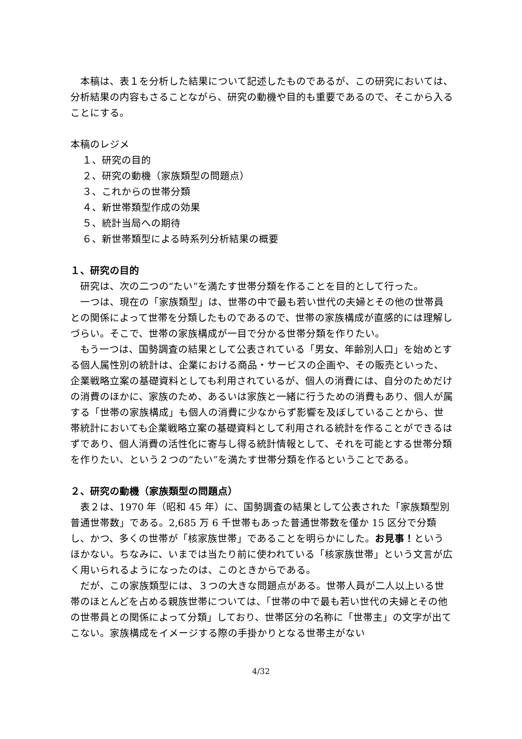本稿は、表１を分析した結果について記述したものであるが、この研究においては、分析結果の内容もさることながら、研究の動機や目的も重要であるので、そこから入ることにする。
本稿のレジメ
１、研究の目的
２、研究の動機（家族類型の問題点）
３、これからの世帯分類
４、新世帯類型作成の効果
５、統計当局への期待
６、新世帯類型による時系列分析結果の概要
１、研究の目的
研究は、次の二つの“たい”を満たす世帯分類を作ることを目的として行った。
一つは、現在の「家族類型」は、世帯の中で最も若い世代の夫婦とその他の世帯員との関係によって世帯を分類したものであるので、世帯の家族構成が直感的には理解しづらい。そこで、世帯の家族構成が一目で分かる世帯分類を作りたい。
もう一つは、国勢調査の結果として公表されている「男女、年齢別人口」を始めとする個人属性別の統計は、企業における商品・サービスの企画や、その販売といった、企業戦略立案の基礎資料としても利用されているが、個人の消費には、自分のためだけの消費のほかに、家族のため、あるいは家族と一緒に行うための消費もあり、個人が属する「世帯の家族構成」も個人の消費に少なからず影響を及ぼしていることから、世帯統計においても企業戦略立案の基礎資料として利用される統計を作ることができるはずであり、個人消費の活性化に寄与し得る統計情報として、それを可能とする世帯分類を作りたい、という２つの“たい”を満たす世帯分類を作るということである。
２、研究の動機（家族類型の問題点）
表２は、1970 年（昭和 45 年）に、国勢調査の結果として公表された「家族類型別普通世帯数」である。2,685 万 6 千世帯もあった普通世帯数を僅か 15 区分で分類し、かつ、多くの世帯が「核家族世帯」であることを明らかにした。お見事！というほかない。ちなみに、いまでは当たり前に使われている「核家族世帯」という文言が広く用いられるようになったのは、このときからである。
だが、この家族類型には、３つの大きな問題点がある。世帯人員が二人以上いる世帯のほとんどを占める親族世帯については、「世帯の中で最も若い世代の夫婦とその他の世帯員との関係によって分類」しており、世帯区分の名称に「世帯主」の文字が出てこない。家族構成をイメージする際の手掛かりとなる世帯主がない
4/32